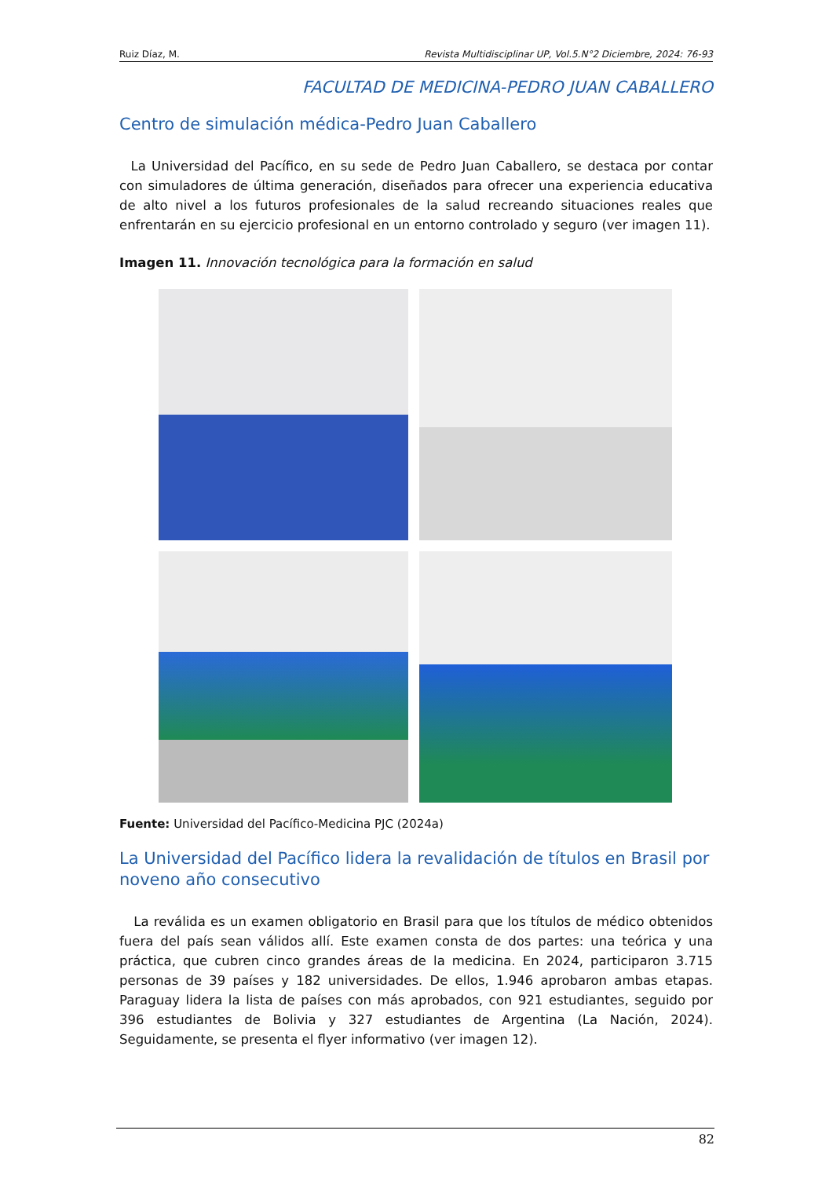Ruiz Díaz, M. Revista Multidisciplinar UP, Vol.5.N°2 Diciembre, 2024: 76-93
FACULTAD DE MEDICINA-PEDRO JUAN CABALLERO
Centro de simulación médica-Pedro Juan Caballero
La Universidad del Pacífico, en su sede de Pedro Juan Caballero, se destaca por contar con simuladores de última generación, diseñados para ofrecer una experiencia educativa de alto nivel a los futuros profesionales de la salud recreando situaciones reales que enfrentarán en su ejercicio profesional en un entorno controlado y seguro (ver imagen 11).
Imagen 11. Innovación tecnológica para la formación en salud
Fuente: Universidad del Pacífico-Medicina PJC (2024a)
La Universidad del Pacífico lidera la revalidación de títulos en Brasil por noveno año consecutivo
La reválida es un examen obligatorio en Brasil para que los títulos de médico obtenidos fuera del país sean válidos allí. Este examen consta de dos partes: una teórica y una práctica, que cubren cinco grandes áreas de la medicina. En 2024, participaron 3.715 personas de 39 países y 182 universidades. De ellos, 1.946 aprobaron ambas etapas. Paraguay lidera la lista de países con más aprobados, con 921 estudiantes, seguido por 396 estudiantes de Bolivia y 327 estudiantes de Argentina (La Nación, 2024). Seguidamente, se presenta el flyer informativo (ver imagen 12).
82